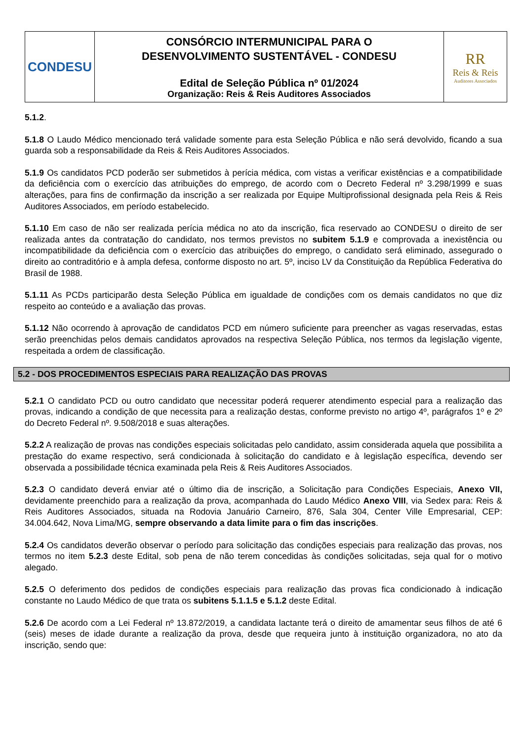| CONDESU | CONSÓRCIO INTERMUNICIPAL PARA O DESENVOLVIMENTO SUSTENTÁVEL - CONDESU Edital de Seleção Pública nº 01/2024 Organização: Reis & Reis Auditores Associados | RR Reis & Reis Auditores Associados |
5.1.2.
5.1.8 O Laudo Médico mencionado terá validade somente para esta Seleção Pública e não será devolvido, ficando a sua guarda sob a responsabilidade da Reis & Reis Auditores Associados.
5.1.9 Os candidatos PCD poderão ser submetidos à perícia médica, com vistas a verificar existências e a compatibilidade da deficiência com o exercício das atribuições do emprego, de acordo com o Decreto Federal nº 3.298/1999 e suas alterações, para fins de confirmação da inscrição a ser realizada por Equipe Multiprofissional designada pela Reis & Reis Auditores Associados, em período estabelecido.
5.1.10 Em caso de não ser realizada perícia médica no ato da inscrição, fica reservado ao CONDESU o direito de ser realizada antes da contratação do candidato, nos termos previstos no subitem 5.1.9 e comprovada a inexistência ou incompatibilidade da deficiência com o exercício das atribuições do emprego, o candidato será eliminado, assegurado o direito ao contraditório e à ampla defesa, conforme disposto no art. 5º, inciso LV da Constituição da República Federativa do Brasil de 1988.
5.1.11 As PCDs participarão desta Seleção Pública em igualdade de condições com os demais candidatos no que diz respeito ao conteúdo e a avaliação das provas.
5.1.12 Não ocorrendo à aprovação de candidatos PCD em número suficiente para preencher as vagas reservadas, estas serão preenchidas pelos demais candidatos aprovados na respectiva Seleção Pública, nos termos da legislação vigente, respeitada a ordem de classificação.
5.2 - DOS PROCEDIMENTOS ESPECIAIS PARA REALIZAÇÃO DAS PROVAS
5.2.1 O candidato PCD ou outro candidato que necessitar poderá requerer atendimento especial para a realização das provas, indicando a condição de que necessita para a realização destas, conforme previsto no artigo 4º, parágrafos 1º e 2º do Decreto Federal nº. 9.508/2018 e suas alterações.
5.2.2 A realização de provas nas condições especiais solicitadas pelo candidato, assim considerada aquela que possibilita a prestação do exame respectivo, será condicionada à solicitação do candidato e à legislação específica, devendo ser observada a possibilidade técnica examinada pela Reis & Reis Auditores Associados.
5.2.3 O candidato deverá enviar até o último dia de inscrição, a Solicitação para Condições Especiais, Anexo VII, devidamente preenchido para a realização da prova, acompanhada do Laudo Médico Anexo VIII, via Sedex para: Reis & Reis Auditores Associados, situada na Rodovia Januário Carneiro, 876, Sala 304, Center Ville Empresarial, CEP: 34.004.642, Nova Lima/MG, sempre observando a data limite para o fim das inscrições.
5.2.4 Os candidatos deverão observar o período para solicitação das condições especiais para realização das provas, nos termos no item 5.2.3 deste Edital, sob pena de não terem concedidas às condições solicitadas, seja qual for o motivo alegado.
5.2.5 O deferimento dos pedidos de condições especiais para realização das provas fica condicionado à indicação constante no Laudo Médico de que trata os subitens 5.1.1.5 e 5.1.2 deste Edital.
5.2.6 De acordo com a Lei Federal nº 13.872/2019, a candidata lactante terá o direito de amamentar seus filhos de até 6 (seis) meses de idade durante a realização da prova, desde que requeira junto à instituição organizadora, no ato da inscrição, sendo que: